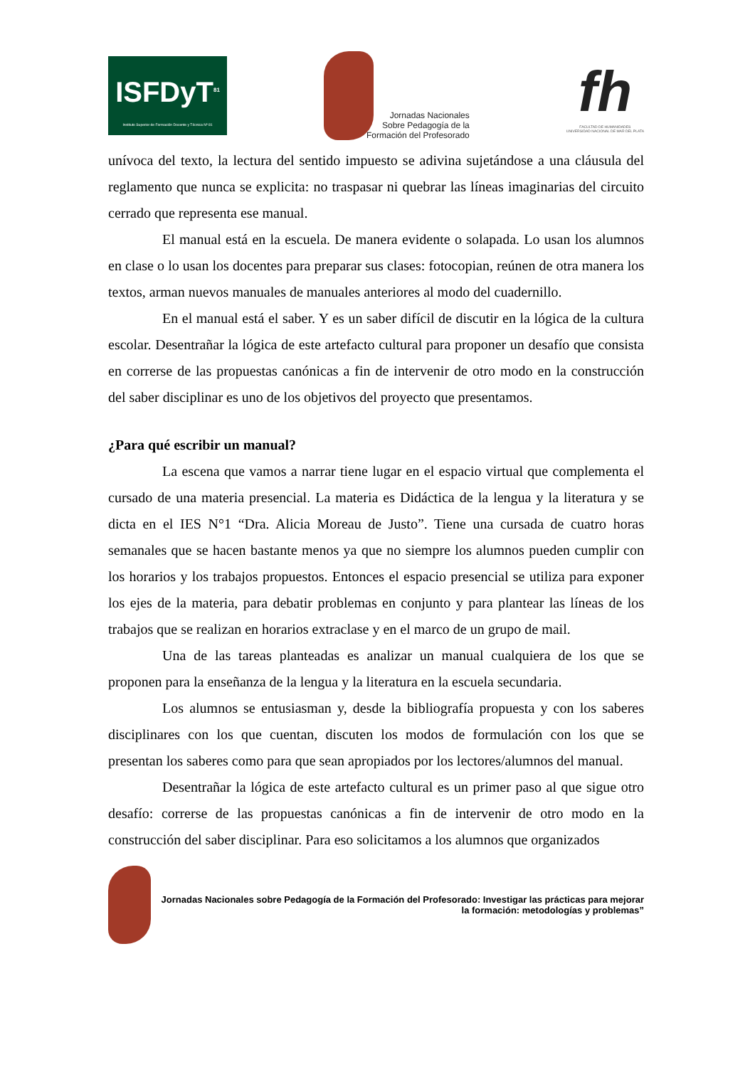ISFDyT<sup>81</sup>
Instituto Superior de Formación Docente y Técnica Nº 81
Jornadas Nacionales
Sobre Pedagogía de la
Formación del Profesorado
fh
FACULTAD DE HUMANIDADES
UNIVERSIDAD NACIONAL DE MAR DEL PLATA
unívoca del texto, la lectura del sentido impuesto se adivina sujetándose a una cláusula del reglamento que nunca se explicita: no traspasar ni quebrar las líneas imaginarias del circuito cerrado que representa ese manual.
El manual está en la escuela. De manera evidente o solapada. Lo usan los alumnos en clase o lo usan los docentes para preparar sus clases: fotocopian, reúnen de otra manera los textos, arman nuevos manuales de manuales anteriores al modo del cuadernillo.
En el manual está el saber. Y es un saber difícil de discutir en la lógica de la cultura escolar. Desentrañar la lógica de este artefacto cultural para proponer un desafío que consista en correrse de las propuestas canónicas a fin de intervenir de otro modo en la construcción del saber disciplinar es uno de los objetivos del proyecto que presentamos.
¿Para qué escribir un manual?
La escena que vamos a narrar tiene lugar en el espacio virtual que complementa el cursado de una materia presencial. La materia es Didáctica de la lengua y la literatura y se dicta en el IES N°1 “Dra. Alicia Moreau de Justo”. Tiene una cursada de cuatro horas semanales que se hacen bastante menos ya que no siempre los alumnos pueden cumplir con los horarios y los trabajos propuestos. Entonces el espacio presencial se utiliza para exponer los ejes de la materia, para debatir problemas en conjunto y para plantear las líneas de los trabajos que se realizan en horarios extraclase y en el marco de un grupo de mail.
Una de las tareas planteadas es analizar un manual cualquiera de los que se proponen para la enseñanza de la lengua y la literatura en la escuela secundaria.
Los alumnos se entusiasman y, desde la bibliografía propuesta y con los saberes disciplinares con los que cuentan, discuten los modos de formulación con los que se presentan los saberes como para que sean apropiados por los lectores/alumnos del manual.
Desentrañar la lógica de este artefacto cultural es un primer paso al que sigue otro desafío: correrse de las propuestas canónicas a fin de intervenir de otro modo en la construcción del saber disciplinar. Para eso solicitamos a los alumnos que organizados
Jornadas Nacionales sobre Pedagogía de la Formación del Profesorado: Investigar las prácticas para mejorar la formación: metodologías y problemas”